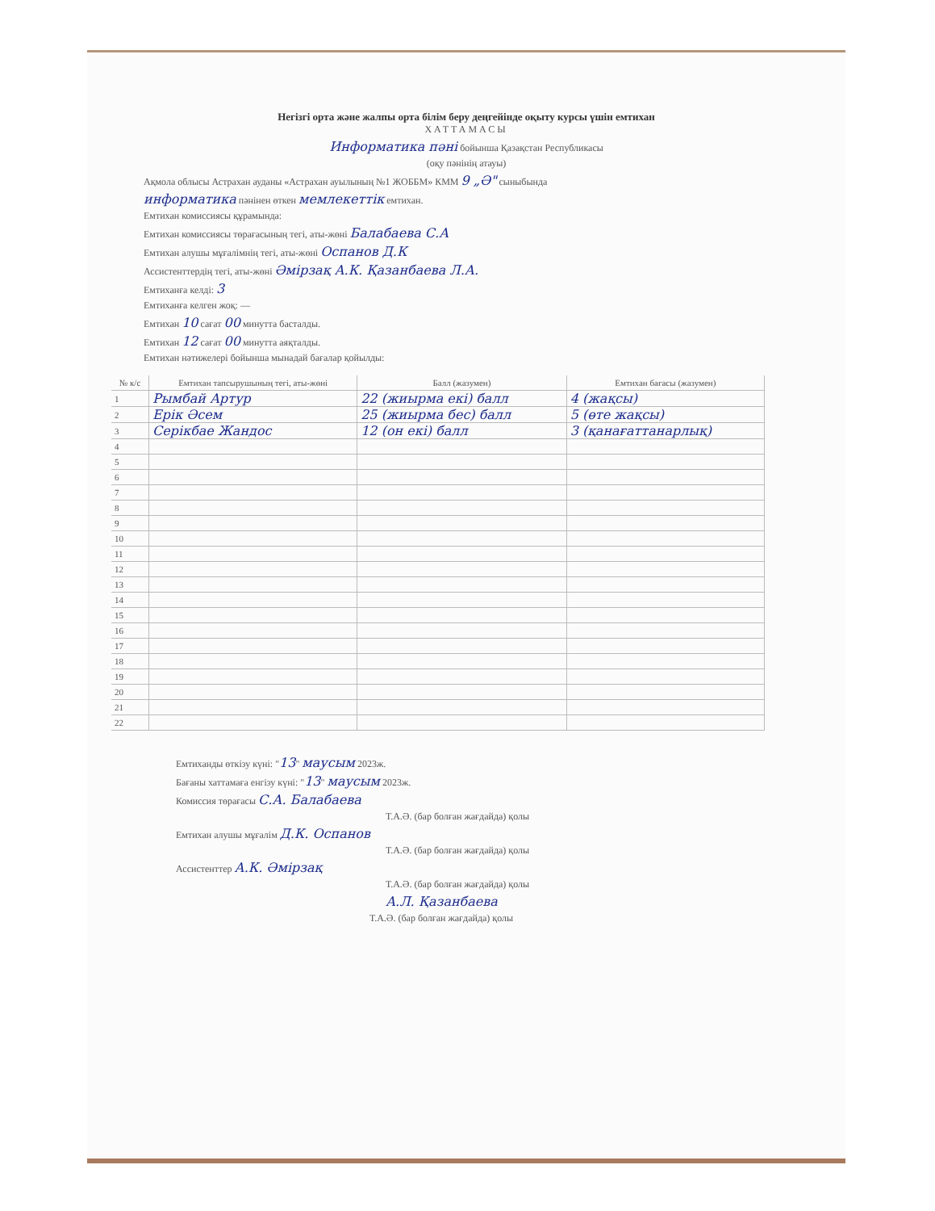Негізгі орта және жалпы орта білім беру деңгейінде оқыту курсы үшін емтихан
ХАТТАМАСЫ
Информатика пәні бойынша Қазақстан Республикасы
(оқу пәнінің атауы)
Ақмола облысы Астрахан ауданы «Астрахан ауылының №1 ЖОББМ» КММ 9 „Ә" сыныбында
информатика пәнінен өткен мемлекеттік емтихан.
Емтихан комиссиясы құрамында:
Емтихан комиссиясы төрағасының тегі, аты-жөні Балабаева С.А
Емтихан алушы мұғалімнің тегі, аты-жөні Оспанов Д.К
Ассистенттердің тегі, аты-жөні Әмірзақ А.К. Қазанбаева Л.А.
Емтиханға келді: 3
Емтиханға келген жоқ: —
Емтихан 10 сағат 00 минутта басталды.
Емтихан 12 сағат 00 минутта аяқталды.
Емтихан нәтижелері бойынша мынадай бағалар қойылды:
| № к/с | Емтихан тапсырушының тегі, аты-жөні | Балл (жазумен) | Емтихан бағасы (жазумен) |
| --- | --- | --- | --- |
| 1 | Рымбай Артур | 22 (жиырма екі) балл | 4 (жақсы) |
| 2 | Ерік Әсем | 25 (жиырма бес) балл | 5 (өте жақсы) |
| 3 | Серікбае Жандос | 12 (он екі) балл | 3 (қанағаттанарлық) |
| 4 | | | |
| 5 | | | |
| 6 | | | |
| 7 | | | |
| 8 | | | |
| 9 | | | |
| 10 | | | |
| 11 | | | |
| 12 | | | |
| 13 | | | |
| 14 | | | |
| 15 | | | |
| 16 | | | |
| 17 | | | |
| 18 | | | |
| 19 | | | |
| 20 | | | |
| 21 | | | |
| 22 | | | |
Емтиханды өткізу күні: "13" маусым 2023ж.
Бағаны хаттамаға енгізу күні: "13" маусым 2023ж.
Комиссия төрағасы С.А. Балабаева
Т.А.Ә. (бар болған жағдайда) қолы
Емтихан алушы мұғалім Д.К. Оспанов
Т.А.Ә. (бар болған жағдайда) қолы
Ассистенттер А.К. Әмірзақ
Т.А.Ә. (бар болған жағдайда) қолы
А.Л. Қазанбаева
Т.А.Ә. (бар болған жағдайда) қолы